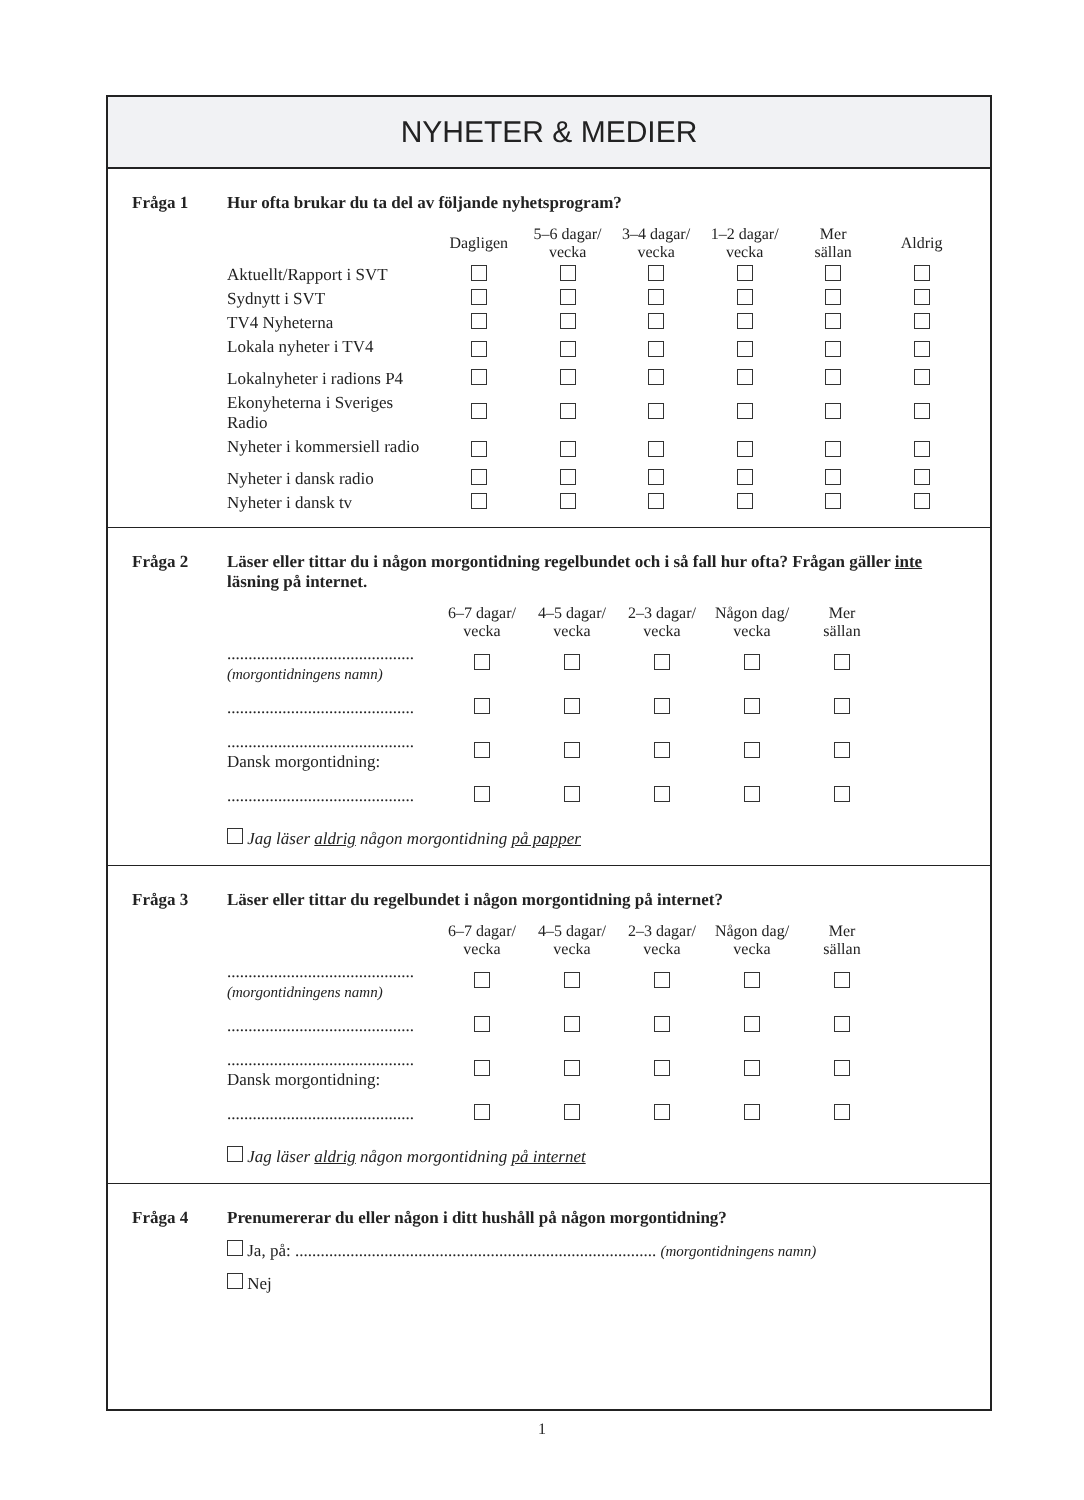NYHETER & MEDIER
Fråga 1 Hur ofta brukar du ta del av följande nyhetsprogram?
| | Dagligen | 5–6 dagar/ vecka | 3–4 dagar/ vecka | 1–2 dagar/ vecka | Mer sällan | Aldrig |
| --- | --- | --- | --- | --- | --- | --- |
| Aktuellt/Rapport i SVT | | | | | | |
| Sydnytt i SVT | | | | | | |
| TV4 Nyheterna | | | | | | |
| Lokala nyheter i TV4 | | | | | | |
| Lokalnyheter i radions P4 | | | | | | |
| Ekonyheterna i Sveriges Radio | | | | | | |
| Nyheter i kommersiell radio | | | | | | |
| Nyheter i dansk radio | | | | | | |
| Nyheter i dansk tv | | | | | | |
Fråga 2 Läser eller tittar du i någon morgontidning regelbundet och i så fall hur ofta? Frågan gäller inte läsning på internet.
| | 6–7 dagar/ vecka | 4–5 dagar/ vecka | 2–3 dagar/ vecka | Någon dag/ vecka | Mer sällan |
| --- | --- | --- | --- | --- | --- |
| ............................................ (morgontidningens namn) | | | | | |
| ............................................ | | | | | |
| ............................................ Dansk morgontidning: | | | | | |
| ............................................ | | | | | |
Jag läser aldrig någon morgontidning på papper
Fråga 3 Läser eller tittar du regelbundet i någon morgontidning på internet?
| | 6–7 dagar/ vecka | 4–5 dagar/ vecka | 2–3 dagar/ vecka | Någon dag/ vecka | Mer sällan |
| --- | --- | --- | --- | --- | --- |
| ............................................ (morgontidningens namn) | | | | | |
| ............................................ | | | | | |
| ............................................ Dansk morgontidning: | | | | | |
| ............................................ | | | | | |
Jag läser aldrig någon morgontidning på internet
Fråga 4 Prenumererar du eller någon i ditt hushåll på någon morgontidning?
Ja, på: ..................................................................................... (morgontidningens namn)
Nej
1